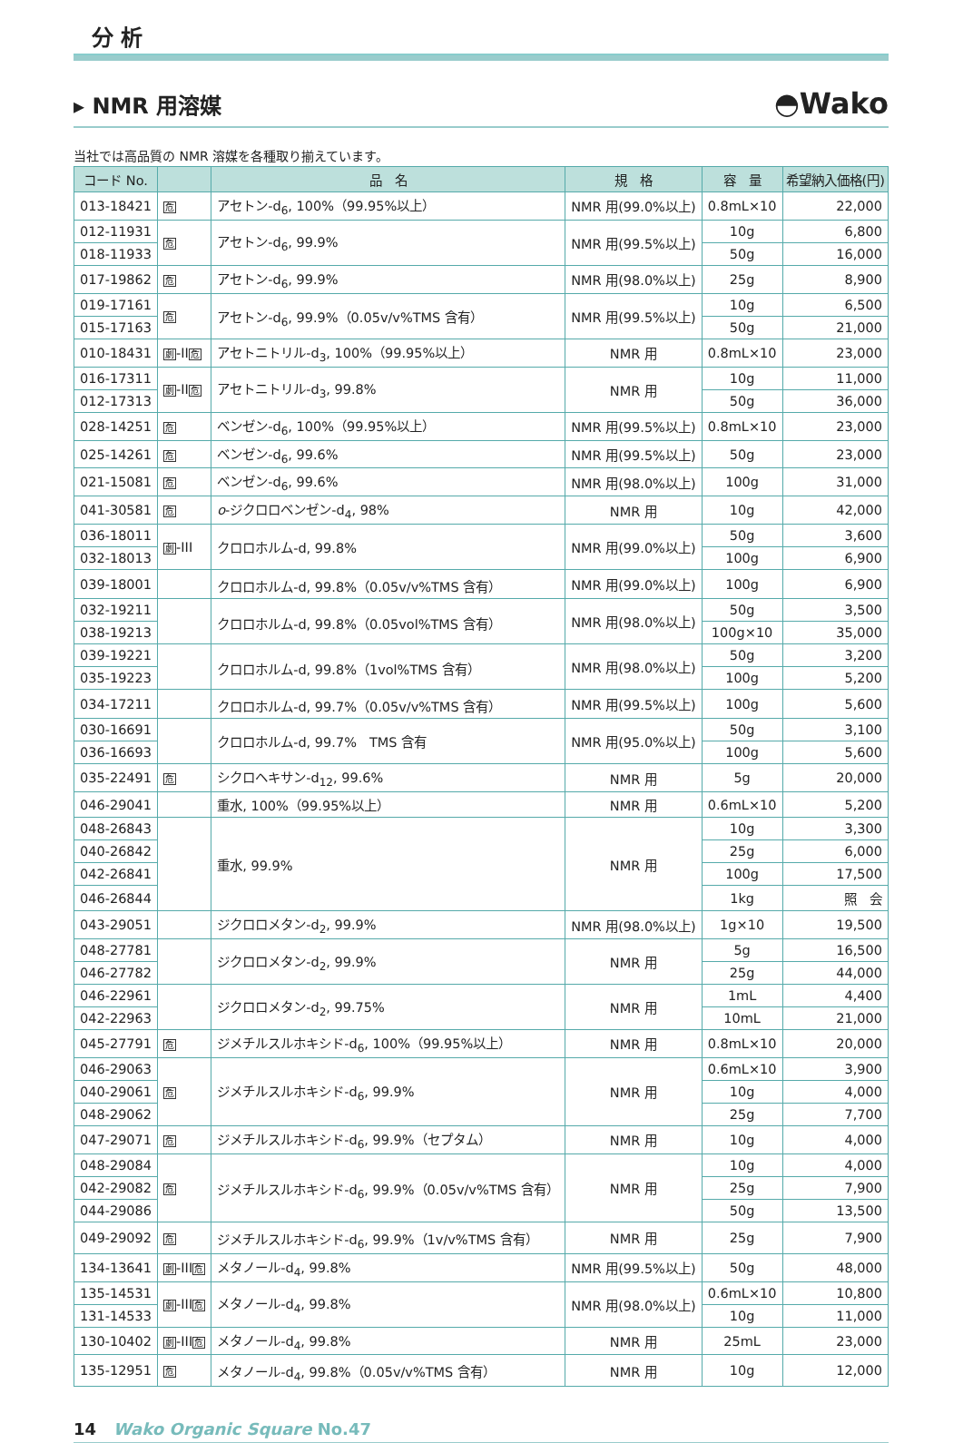分 析
▸ NMR 用溶媒 ◓Wako
当社では高品質の NMR 溶媒を各種取り揃えています。
| コード No. | | 品 名 | 規 格 | 容 量 | 希望納入価格(円) |
| --- | --- | --- | --- | --- | --- |
| 013-18421 | 危 | アセトン-d<sub>6</sub>, 100%（99.95%以上） | NMR 用(99.0%以上) | 0.8mL×10 | 22,000 |
| 012-11931 | 危 | アセトン-d<sub>6</sub>, 99.9% | NMR 用(99.5%以上) | 10g | 6,800 |
| 018-11933 | | | | 50g | 16,000 |
| 017-19862 | 危 | アセトン-d<sub>6</sub>, 99.9% | NMR 用(98.0%以上) | 25g | 8,900 |
| 019-17161 | 危 | アセトン-d<sub>6</sub>, 99.9%（0.05v/v%TMS 含有） | NMR 用(99.5%以上) | 10g | 6,500 |
| 015-17163 | | | | 50g | 21,000 |
| 010-18431 | 劇 -II 危 | アセトニトリル-d<sub>3</sub>, 100%（99.95%以上） | NMR 用 | 0.8mL×10 | 23,000 |
| 016-17311 | 劇 -II 危 | アセトニトリル-d<sub>3</sub>, 99.8% | NMR 用 | 10g | 11,000 |
| 012-17313 | | | | 50g | 36,000 |
| 028-14251 | 危 | ベンゼン-d<sub>6</sub>, 100%（99.95%以上） | NMR 用(99.5%以上) | 0.8mL×10 | 23,000 |
| 025-14261 | 危 | ベンゼン-d<sub>6</sub>, 99.6% | NMR 用(99.5%以上) | 50g | 23,000 |
| 021-15081 | 危 | ベンゼン-d<sub>6</sub>, 99.6% | NMR 用(98.0%以上) | 100g | 31,000 |
| 041-30581 | 危 | o -ジクロロベンゼン-d<sub>4</sub>, 98% | NMR 用 | 10g | 42,000 |
| 036-18011 | 劇 -III | クロロホルム-d, 99.8% | NMR 用(99.0%以上) | 50g | 3,600 |
| 032-18013 | | | | 100g | 6,900 |
| 039-18001 | | クロロホルム-d, 99.8%（0.05v/v%TMS 含有） | NMR 用(99.0%以上) | 100g | 6,900 |
| 032-19211 | | クロロホルム-d, 99.8%（0.05vol%TMS 含有） | NMR 用(98.0%以上) | 50g | 3,500 |
| 038-19213 | | | | 100g×10 | 35,000 |
| 039-19221 | | クロロホルム-d, 99.8%（1vol%TMS 含有） | NMR 用(98.0%以上) | 50g | 3,200 |
| 035-19223 | | | | 100g | 5,200 |
| 034-17211 | | クロロホルム-d, 99.7%（0.05v/v%TMS 含有） | NMR 用(99.5%以上) | 100g | 5,600 |
| 030-16691 | | クロロホルム-d, 99.7% TMS 含有 | NMR 用(95.0%以上) | 50g | 3,100 |
| 036-16693 | | | | 100g | 5,600 |
| 035-22491 | 危 | シクロヘキサン-d<sub>12</sub>, 99.6% | NMR 用 | 5g | 20,000 |
| 046-29041 | | 重水, 100%（99.95%以上） | NMR 用 | 0.6mL×10 | 5,200 |
| 048-26843 | | 重水, 99.9% | NMR 用 | 10g | 3,300 |
| 040-26842 | | | | 25g | 6,000 |
| 042-26841 | | | | 100g | 17,500 |
| 046-26844 | | | | 1kg | 照 会 |
| 043-29051 | | ジクロロメタン-d<sub>2</sub>, 99.9% | NMR 用(98.0%以上) | 1g×10 | 19,500 |
| 048-27781 | | ジクロロメタン-d<sub>2</sub>, 99.9% | NMR 用 | 5g | 16,500 |
| 046-27782 | | | | 25g | 44,000 |
| 046-22961 | | ジクロロメタン-d<sub>2</sub>, 99.75% | NMR 用 | 1mL | 4,400 |
| 042-22963 | | | | 10mL | 21,000 |
| 045-27791 | 危 | ジメチルスルホキシド-d<sub>6</sub>, 100%（99.95%以上） | NMR 用 | 0.8mL×10 | 20,000 |
| 046-29063 | 危 | ジメチルスルホキシド-d<sub>6</sub>, 99.9% | NMR 用 | 0.6mL×10 | 3,900 |
| 040-29061 | | | | 10g | 4,000 |
| 048-29062 | | | | 25g | 7,700 |
| 047-29071 | 危 | ジメチルスルホキシド-d<sub>6</sub>, 99.9%（セプタム） | NMR 用 | 10g | 4,000 |
| 048-29084 | 危 | ジメチルスルホキシド-d<sub>6</sub>, 99.9%（0.05v/v%TMS 含有） | NMR 用 | 10g | 4,000 |
| 042-29082 | | | | 25g | 7,900 |
| 044-29086 | | | | 50g | 13,500 |
| 049-29092 | 危 | ジメチルスルホキシド-d<sub>6</sub>, 99.9%（1v/v%TMS 含有） | NMR 用 | 25g | 7,900 |
| 134-13641 | 劇 -III 危 | メタノール-d<sub>4</sub>, 99.8% | NMR 用(99.5%以上) | 50g | 48,000 |
| 135-14531 | 劇 -III 危 | メタノール-d<sub>4</sub>, 99.8% | NMR 用(98.0%以上) | 0.6mL×10 | 10,800 |
| 131-14533 | | | | 10g | 11,000 |
| 130-10402 | 劇 -III 危 | メタノール-d<sub>4</sub>, 99.8% | NMR 用 | 25mL | 23,000 |
| 135-12951 | 危 | メタノール-d<sub>4</sub>, 99.8%（0.05v/v%TMS 含有） | NMR 用 | 10g | 12,000 |
14 Wako Organic Square No.47